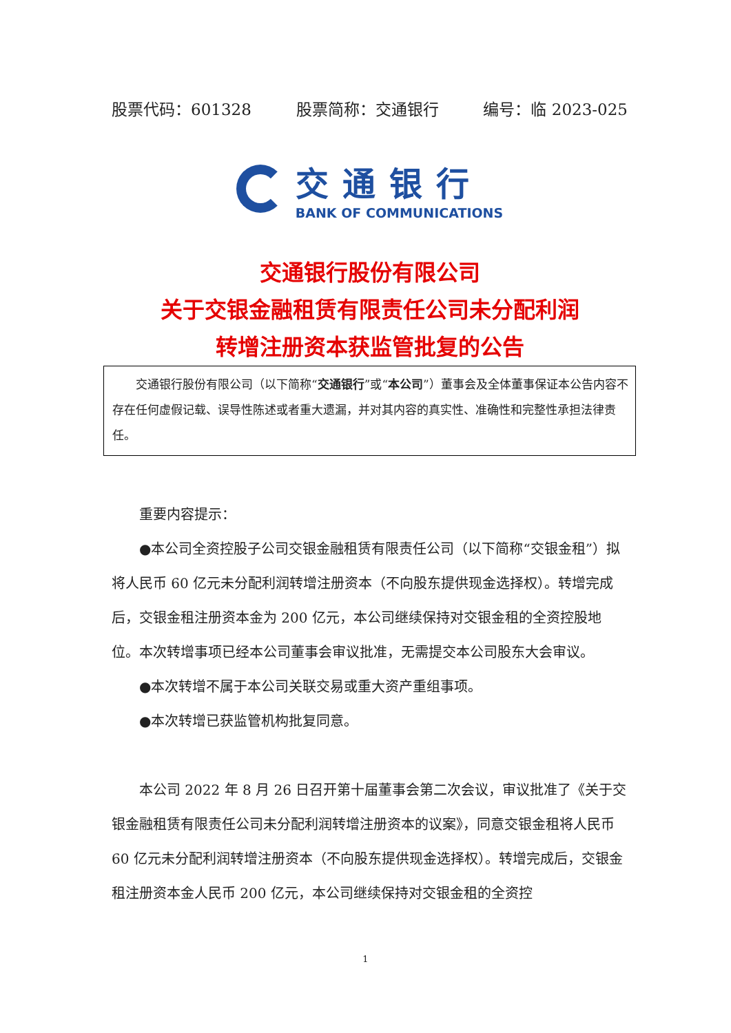股票代码：601328 股票简称：交通银行 编号：临 2023-025
交通银行
BANK OF COMMUNICATIONS
交通银行股份有限公司
关于交银金融租赁有限责任公司未分配利润
转增注册资本获监管批复的公告
交通银行股份有限公司（以下简称“交通银行”或“本公司”）董事会及全体董事保证本公告内容不存在任何虚假记载、误导性陈述或者重大遗漏，并对其内容的真实性、准确性和完整性承担法律责任。
重要内容提示：
●本公司全资控股子公司交银金融租赁有限责任公司（以下简称“交银金租”）拟将人民币 60 亿元未分配利润转增注册资本（不向股东提供现金选择权）。转增完成后，交银金租注册资本金为 200 亿元，本公司继续保持对交银金租的全资控股地位。本次转增事项已经本公司董事会审议批准，无需提交本公司股东大会审议。
●本次转增不属于本公司关联交易或重大资产重组事项。
●本次转增已获监管机构批复同意。
本公司 2022 年 8 月 26 日召开第十届董事会第二次会议，审议批准了《关于交银金融租赁有限责任公司未分配利润转增注册资本的议案》，同意交银金租将人民币 60 亿元未分配利润转增注册资本（不向股东提供现金选择权）。转增完成后，交银金租注册资本金人民币 200 亿元，本公司继续保持对交银金租的全资控
1